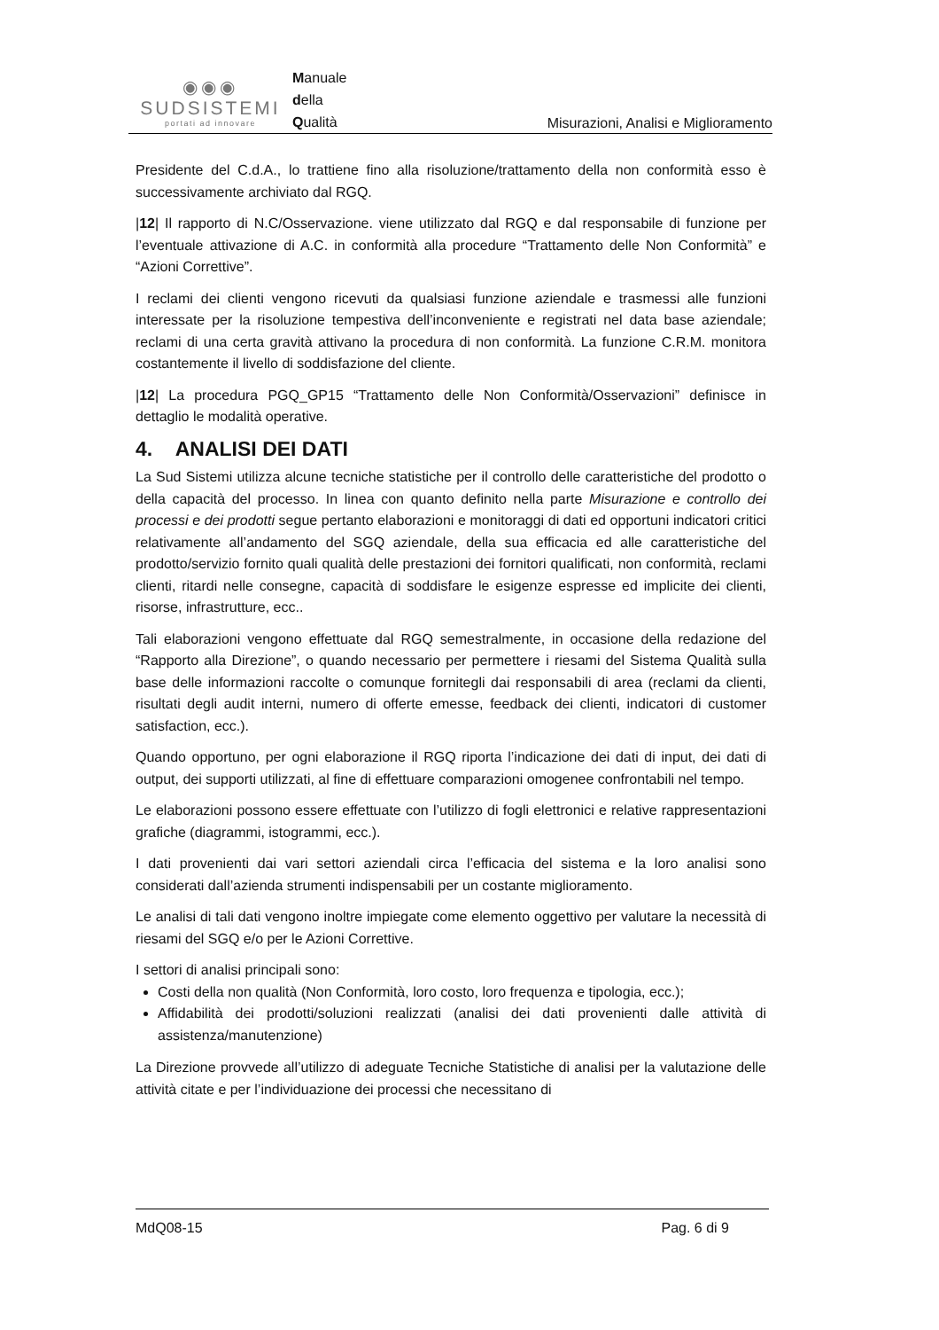◉◉◉
SUDSISTEMI
portati ad innovare
Manuale
della
Qualità
Misurazioni, Analisi e Miglioramento
Presidente del C.d.A., lo trattiene fino alla risoluzione/trattamento della non conformità esso è successivamente archiviato dal RGQ.
|12| Il rapporto di N.C/Osservazione. viene utilizzato dal RGQ e dal responsabile di funzione per l’eventuale attivazione di A.C. in conformità alla procedure “Trattamento delle Non Conformità” e “Azioni Correttive”.
I reclami dei clienti vengono ricevuti da qualsiasi funzione aziendale e trasmessi alle funzioni interessate per la risoluzione tempestiva dell’inconveniente e registrati nel data base aziendale; reclami di una certa gravità attivano la procedura di non conformità. La funzione C.R.M. monitora costantemente il livello di soddisfazione del cliente.
|12| La procedura PGQ_GP15 “Trattamento delle Non Conformità/Osservazioni” definisce in dettaglio le modalità operative.
4. ANALISI DEI DATI
La Sud Sistemi utilizza alcune tecniche statistiche per il controllo delle caratteristiche del prodotto o della capacità del processo. In linea con quanto definito nella parte Misurazione e controllo dei processi e dei prodotti segue pertanto elaborazioni e monitoraggi di dati ed opportuni indicatori critici relativamente all’andamento del SGQ aziendale, della sua efficacia ed alle caratteristiche del prodotto/servizio fornito quali qualità delle prestazioni dei fornitori qualificati, non conformità, reclami clienti, ritardi nelle consegne, capacità di soddisfare le esigenze espresse ed implicite dei clienti, risorse, infrastrutture, ecc..
Tali elaborazioni vengono effettuate dal RGQ semestralmente, in occasione della redazione del “Rapporto alla Direzione”, o quando necessario per permettere i riesami del Sistema Qualità sulla base delle informazioni raccolte o comunque fornitegli dai responsabili di area (reclami da clienti, risultati degli audit interni, numero di offerte emesse, feedback dei clienti, indicatori di customer satisfaction, ecc.).
Quando opportuno, per ogni elaborazione il RGQ riporta l’indicazione dei dati di input, dei dati di output, dei supporti utilizzati, al fine di effettuare comparazioni omogenee confrontabili nel tempo.
Le elaborazioni possono essere effettuate con l’utilizzo di fogli elettronici e relative rappresentazioni grafiche (diagrammi, istogrammi, ecc.).
I dati provenienti dai vari settori aziendali circa l’efficacia del sistema e la loro analisi sono considerati dall’azienda strumenti indispensabili per un costante miglioramento.
Le analisi di tali dati vengono inoltre impiegate come elemento oggettivo per valutare la necessità di riesami del SGQ e/o per le Azioni Correttive.
I settori di analisi principali sono:
Costi della non qualità (Non Conformità, loro costo, loro frequenza e tipologia, ecc.);
Affidabilità dei prodotti/soluzioni realizzati (analisi dei dati provenienti dalle attività di assistenza/manutenzione)
La Direzione provvede all’utilizzo di adeguate Tecniche Statistiche di analisi per la valutazione delle attività citate e per l’individuazione dei processi che necessitano di
MdQ08-15 Pag. 6 di 9